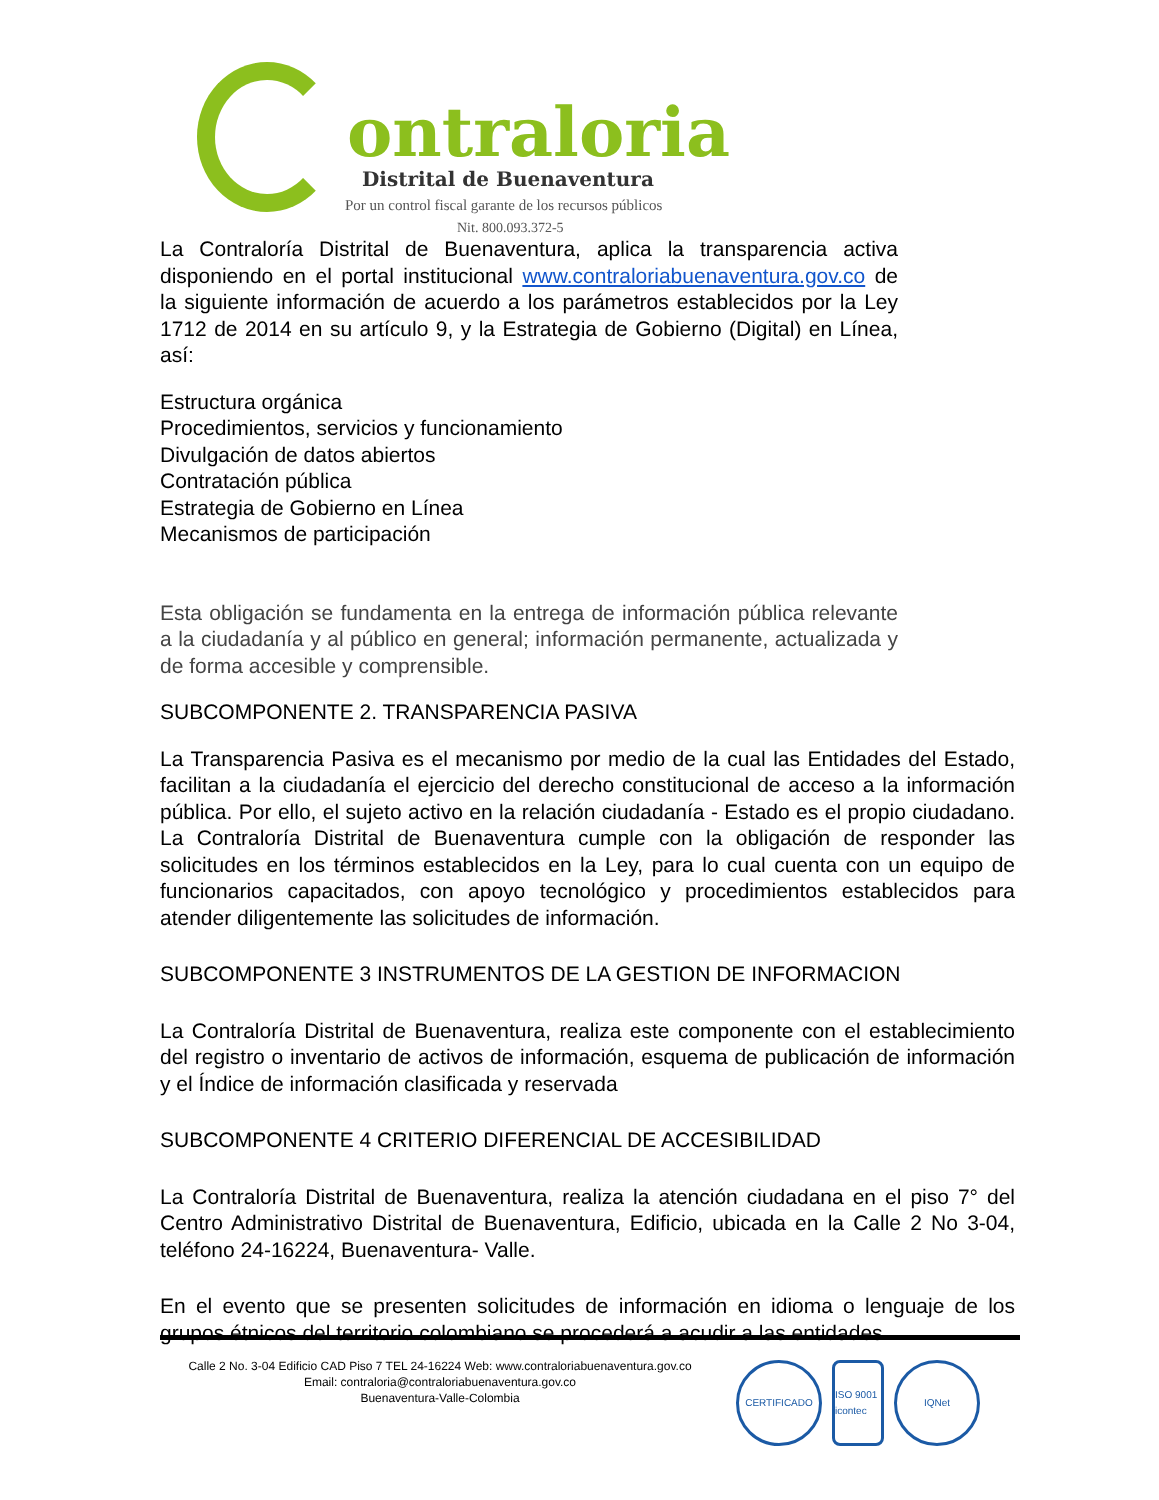ontraloria
Distrital de Buenaventura
Por un control fiscal garante de los recursos públicos
Nit. 800.093.372-5
La Contraloría Distrital de Buenaventura, aplica la transparencia activa disponiendo en el portal institucional www.contraloriabuenaventura.gov.co de la siguiente información de acuerdo a los parámetros establecidos por la Ley 1712 de 2014 en su artículo 9, y la Estrategia de Gobierno (Digital) en Línea, así:
Estructura orgánica
Procedimientos, servicios y funcionamiento
Divulgación de datos abiertos
Contratación pública
Estrategia de Gobierno en Línea
Mecanismos de participación
Esta obligación se fundamenta en la entrega de información pública relevante a la ciudadanía y al público en general; información permanente, actualizada y de forma accesible y comprensible.
SUBCOMPONENTE 2. TRANSPARENCIA PASIVA
La Transparencia Pasiva es el mecanismo por medio de la cual las Entidades del Estado, facilitan a la ciudadanía el ejercicio del derecho constitucional de acceso a la información pública. Por ello, el sujeto activo en la relación ciudadanía - Estado es el propio ciudadano. La Contraloría Distrital de Buenaventura cumple con la obligación de responder las solicitudes en los términos establecidos en la Ley, para lo cual cuenta con un equipo de funcionarios capacitados, con apoyo tecnológico y procedimientos establecidos para atender diligentemente las solicitudes de información.
SUBCOMPONENTE 3 INSTRUMENTOS DE LA GESTION DE INFORMACION
La Contraloría Distrital de Buenaventura, realiza este componente con el establecimiento del registro o inventario de activos de información, esquema de publicación de información y el Índice de información clasificada y reservada
SUBCOMPONENTE 4 CRITERIO DIFERENCIAL DE ACCESIBILIDAD
La Contraloría Distrital de Buenaventura, realiza la atención ciudadana en el piso 7° del Centro Administrativo Distrital de Buenaventura, Edificio, ubicada en la Calle 2 No 3-04, teléfono 24-16224, Buenaventura- Valle.
En el evento que se presenten solicitudes de información en idioma o lenguaje de los grupos étnicos del territorio colombiano se procederá a acudir a las entidades
Calle 2 No. 3-04 Edificio CAD Piso 7 TEL 24-16224 Web: www.contraloriabuenaventura.gov.co
Email: contraloria@contraloriabuenaventura.gov.co
Buenaventura-Valle-Colombia
CERTIFICADO ISO 9001 icontec
IQNet